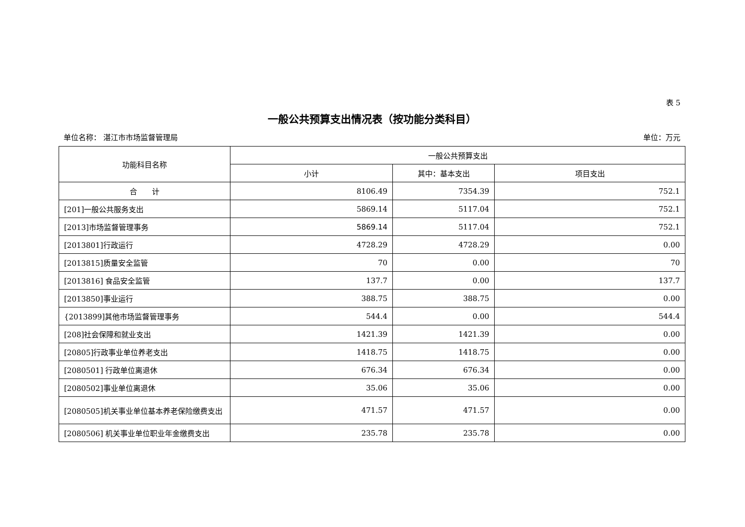表 5
一般公共预算支出情况表（按功能分类科目）
单位名称： 湛江市市场监督管理局 单位：万元
| 功能科目名称 | 一般公共预算支出 | | |
| --- | --- | --- | --- |
| | 小计 | 其中：基本支出 | 项目支出 |
| 合 计 | 8106.49 | 7354.39 | 752.1 |
| [201]一般公共服务支出 | 5869.14 | 5117.04 | 752.1 |
| [2013]市场监督管理事务 | 5869.14 | 5117.04 | 752.1 |
| [2013801]行政运行 | 4728.29 | 4728.29 | 0.00 |
| [2013815]质量安全监管 | 70 | 0.00 | 70 |
| [2013816] 食品安全监管 | 137.7 | 0.00 | 137.7 |
| [2013850]事业运行 | 388.75 | 388.75 | 0.00 |
| {2013899]其他市场监督管理事务 | 544.4 | 0.00 | 544.4 |
| [208]社会保障和就业支出 | 1421.39 | 1421.39 | 0.00 |
| [20805]行政事业单位养老支出 | 1418.75 | 1418.75 | 0.00 |
| [2080501] 行政单位离退休 | 676.34 | 676.34 | 0.00 |
| [2080502]事业单位离退休 | 35.06 | 35.06 | 0.00 |
| [2080505]机关事业单位基本养老保险缴费支出 | 471.57 | 471.57 | 0.00 |
| [2080506] 机关事业单位职业年金缴费支出 | 235.78 | 235.78 | 0.00 |